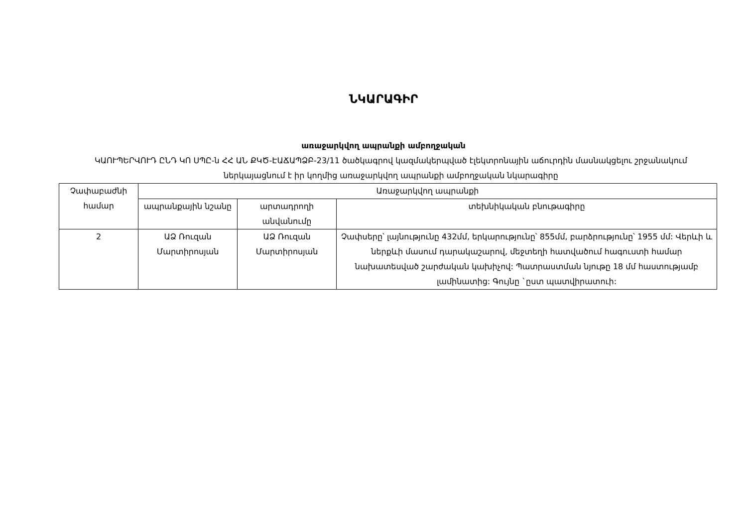ՆԿԱՐԱԳԻՐ
առաջարկվող ապրանքի ամբողջական
ԿԱՈՒՊԵՐՎՈՒԴ ԸՆԴ ԿՈ ՍՊԸ-ն ՀՀ ԱՆ ՔԿԾ-ԷԱՃԱՊՁԲ-23/11 ծածկագրով կազմակերպված էլեկտրոնային աճուրդին մասնակցելու շրջանակում ներկայացնում է իր կողմից առաջարկվող ապրանքի ամբողջական նկարագիրը
| Չափաբաժնի համար | Առաջարկվող ապրանքի | | |
| | ապրանքային նշանը | արտադրողի անվանումը | տեխնիկական բնութագիրը |
| 2 | ԱՁ Ռուզան Մարտիրոսյան | ԱՁ Ռուզան Մարտիրոսյան | Չափսերը՝ լայնությունը 432մմ, երկարությունը՝ 855մմ, բարձրությունը՝ 1955 մմ: Վերևի և ներքևի մասում դարակաշարով, մեջտեղի հատվածում հագուստի համար նախատեսված շարժական կախիչով: Պատրաստման նյութը 18 մմ հաստությամբ լամինատից: Գույնը `ըստ պատվիրատուի: |